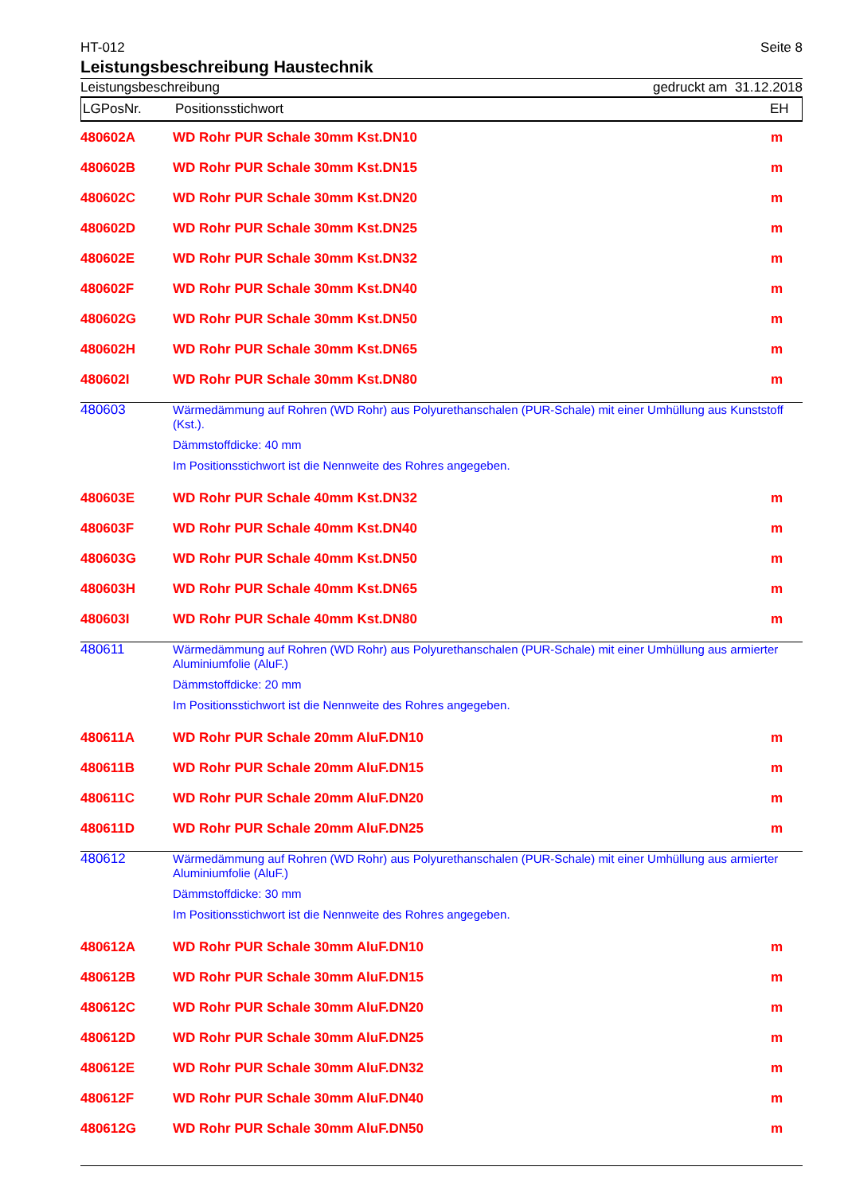HT-012 Seite 8
Leistungsbeschreibung Haustechnik
Leistungsbeschreibung gedruckt am 31.12.2018
LGPosNr. Positionsstichwort EH
| 480602A | WD Rohr PUR Schale 30mm Kst.DN10 | m |
| 480602B | WD Rohr PUR Schale 30mm Kst.DN15 | m |
| 480602C | WD Rohr PUR Schale 30mm Kst.DN20 | m |
| 480602D | WD Rohr PUR Schale 30mm Kst.DN25 | m |
| 480602E | WD Rohr PUR Schale 30mm Kst.DN32 | m |
| 480602F | WD Rohr PUR Schale 30mm Kst.DN40 | m |
| 480602G | WD Rohr PUR Schale 30mm Kst.DN50 | m |
| 480602H | WD Rohr PUR Schale 30mm Kst.DN65 | m |
| 480602I | WD Rohr PUR Schale 30mm Kst.DN80 | m |
| 480603 | Wärmedämmung auf Rohren (WD Rohr) aus Polyurethanschalen (PUR-Schale) mit einer Umhüllung aus Kunststoff (Kst.). Dämmstoffdicke: 40 mm Im Positionsstichwort ist die Nennweite des Rohres angegeben. | |
| 480603E | WD Rohr PUR Schale 40mm Kst.DN32 | m |
| 480603F | WD Rohr PUR Schale 40mm Kst.DN40 | m |
| 480603G | WD Rohr PUR Schale 40mm Kst.DN50 | m |
| 480603H | WD Rohr PUR Schale 40mm Kst.DN65 | m |
| 480603I | WD Rohr PUR Schale 40mm Kst.DN80 | m |
| 480611 | Wärmedämmung auf Rohren (WD Rohr) aus Polyurethanschalen (PUR-Schale) mit einer Umhüllung aus armierter Aluminiumfolie (AluF.) Dämmstoffdicke: 20 mm Im Positionsstichwort ist die Nennweite des Rohres angegeben. | |
| 480611A | WD Rohr PUR Schale 20mm AluF.DN10 | m |
| 480611B | WD Rohr PUR Schale 20mm AluF.DN15 | m |
| 480611C | WD Rohr PUR Schale 20mm AluF.DN20 | m |
| 480611D | WD Rohr PUR Schale 20mm AluF.DN25 | m |
| 480612 | Wärmedämmung auf Rohren (WD Rohr) aus Polyurethanschalen (PUR-Schale) mit einer Umhüllung aus armierter Aluminiumfolie (AluF.) Dämmstoffdicke: 30 mm Im Positionsstichwort ist die Nennweite des Rohres angegeben. | |
| 480612A | WD Rohr PUR Schale 30mm AluF.DN10 | m |
| 480612B | WD Rohr PUR Schale 30mm AluF.DN15 | m |
| 480612C | WD Rohr PUR Schale 30mm AluF.DN20 | m |
| 480612D | WD Rohr PUR Schale 30mm AluF.DN25 | m |
| 480612E | WD Rohr PUR Schale 30mm AluF.DN32 | m |
| 480612F | WD Rohr PUR Schale 30mm AluF.DN40 | m |
| 480612G | WD Rohr PUR Schale 30mm AluF.DN50 | m |